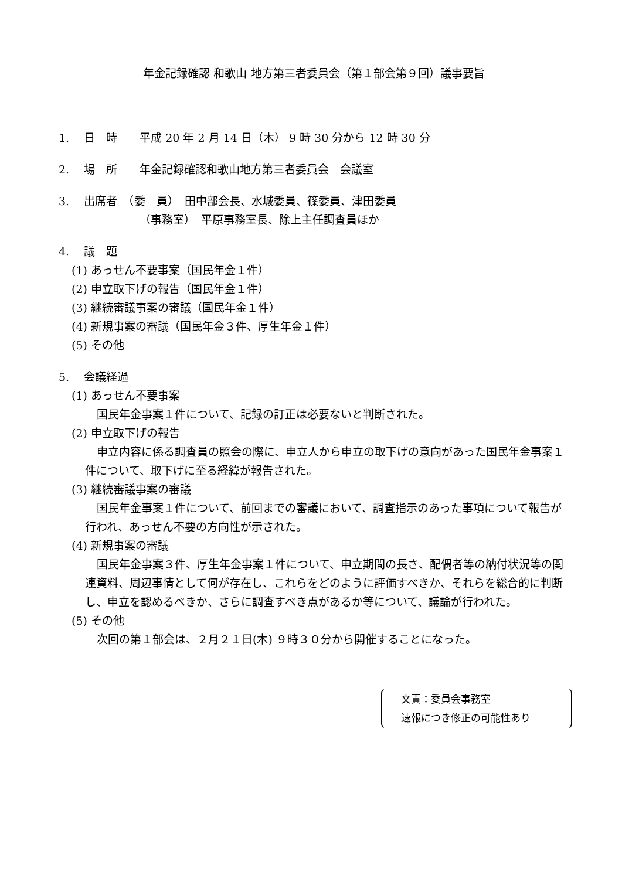年金記録確認 和歌山 地方第三者委員会（第１部会第９回）議事要旨
1.　 日　時　　平成 20 年 2 月 14 日（木） 9 時 30 分から 12 時 30 分
2.　 場　所　　年金記録確認和歌山地方第三者委員会　会議室
3.　 出席者　（委　員）　田中部会長、水城委員、篠委員、津田委員
（事務室）　平原事務室長、除上主任調査員ほか
4.　 議　題
(1) あっせん不要事案（国民年金１件）
(2) 申立取下げの報告（国民年金１件）
(3) 継続審議事案の審議（国民年金１件）
(4) 新規事案の審議（国民年金３件、厚生年金１件）
(5) その他
5.　 会議経過
(1) あっせん不要事案
国民年金事案１件について、記録の訂正は必要ないと判断された。
(2) 申立取下げの報告
申立内容に係る調査員の照会の際に、申立人から申立の取下げの意向があった国民年金事案１件について、取下げに至る経緯が報告された。
(3) 継続審議事案の審議
国民年金事案１件について、前回までの審議において、調査指示のあった事項について報告が行われ、あっせん不要の方向性が示された。
(4) 新規事案の審議
国民年金事案３件、厚生年金事案１件について、申立期間の長さ、配偶者等の納付状況等の関連資料、周辺事情として何が存在し、これらをどのように評価すべきか、それらを総合的に判断し、申立を認めるべきか、さらに調査すべき点があるか等について、議論が行われた。
(5) その他
次回の第１部会は、２月２１日(木) ９時３０分から開催することになった。
文責：委員会事務室
速報につき修正の可能性あり